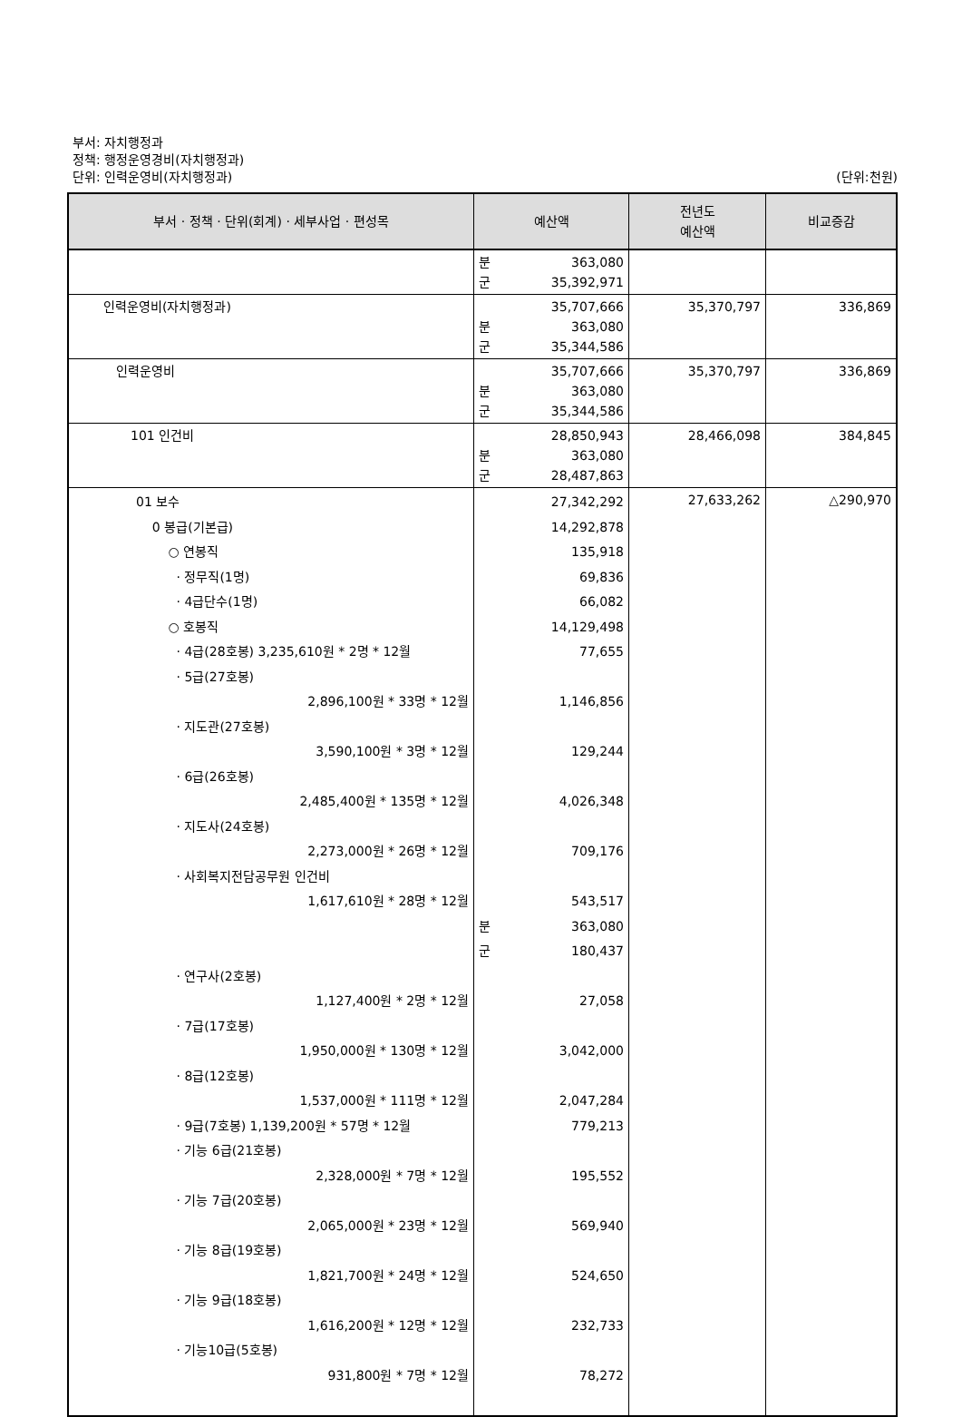부서: 자치행정과
정책: 행정운영경비(자치행정과)
단위: 인력운영비(자치행정과) (단위:천원)
| 부서 · 정책 · 단위(회계) · 세부사업 · 편성목 | 예산액 | 전년도 예산액 | 비교증감 |
| --- | --- | --- | --- |
| | 분 363,080 군 35,392,971 | | |
| 인력운영비(자치행정과) | 35,707,666 분 363,080 군 35,344,586 | 35,370,797 | 336,869 |
| 인력운영비 | 35,707,666 분 363,080 군 35,344,586 | 35,370,797 | 336,869 |
| 101 인건비 | 28,850,943 분 363,080 군 28,487,863 | 28,466,098 | 384,845 |
| 01 보수 0 봉급(기본급) ○ 연봉직 · 정무직(1명) · 4급단수(1명) ○ 호봉직 · 4급(28호봉) 3,235,610원 * 2명 * 12월 · 5급(27호봉) 2,896,100원 * 33명 * 12월 · 지도관(27호봉) 3,590,100원 * 3명 * 12월 · 6급(26호봉) 2,485,400원 * 135명 * 12월 · 지도사(24호봉) 2,273,000원 * 26명 * 12월 · 사회복지전담공무원 인건비 1,617,610원 * 28명 * 12월 · 연구사(2호봉) 1,127,400원 * 2명 * 12월 · 7급(17호봉) 1,950,000원 * 130명 * 12월 · 8급(12호봉) 1,537,000원 * 111명 * 12월 · 9급(7호봉) 1,139,200원 * 57명 * 12월 · 기능 6급(21호봉) 2,328,000원 * 7명 * 12월 · 기능 7급(20호봉) 2,065,000원 * 23명 * 12월 · 기능 8급(19호봉) 1,821,700원 * 24명 * 12월 · 기능 9급(18호봉) 1,616,200원 * 12명 * 12월 · 기능10급(5호봉) 931,800원 * 7명 * 12월 | 27,342,292 14,292,878 135,918 69,836 66,082 14,129,498 77,655 1,146,856 129,244 4,026,348 709,176 543,517 분 363,080 군 180,437 27,058 3,042,000 2,047,284 779,213 195,552 569,940 524,650 232,733 78,272 | 27,633,262 | △290,970 |